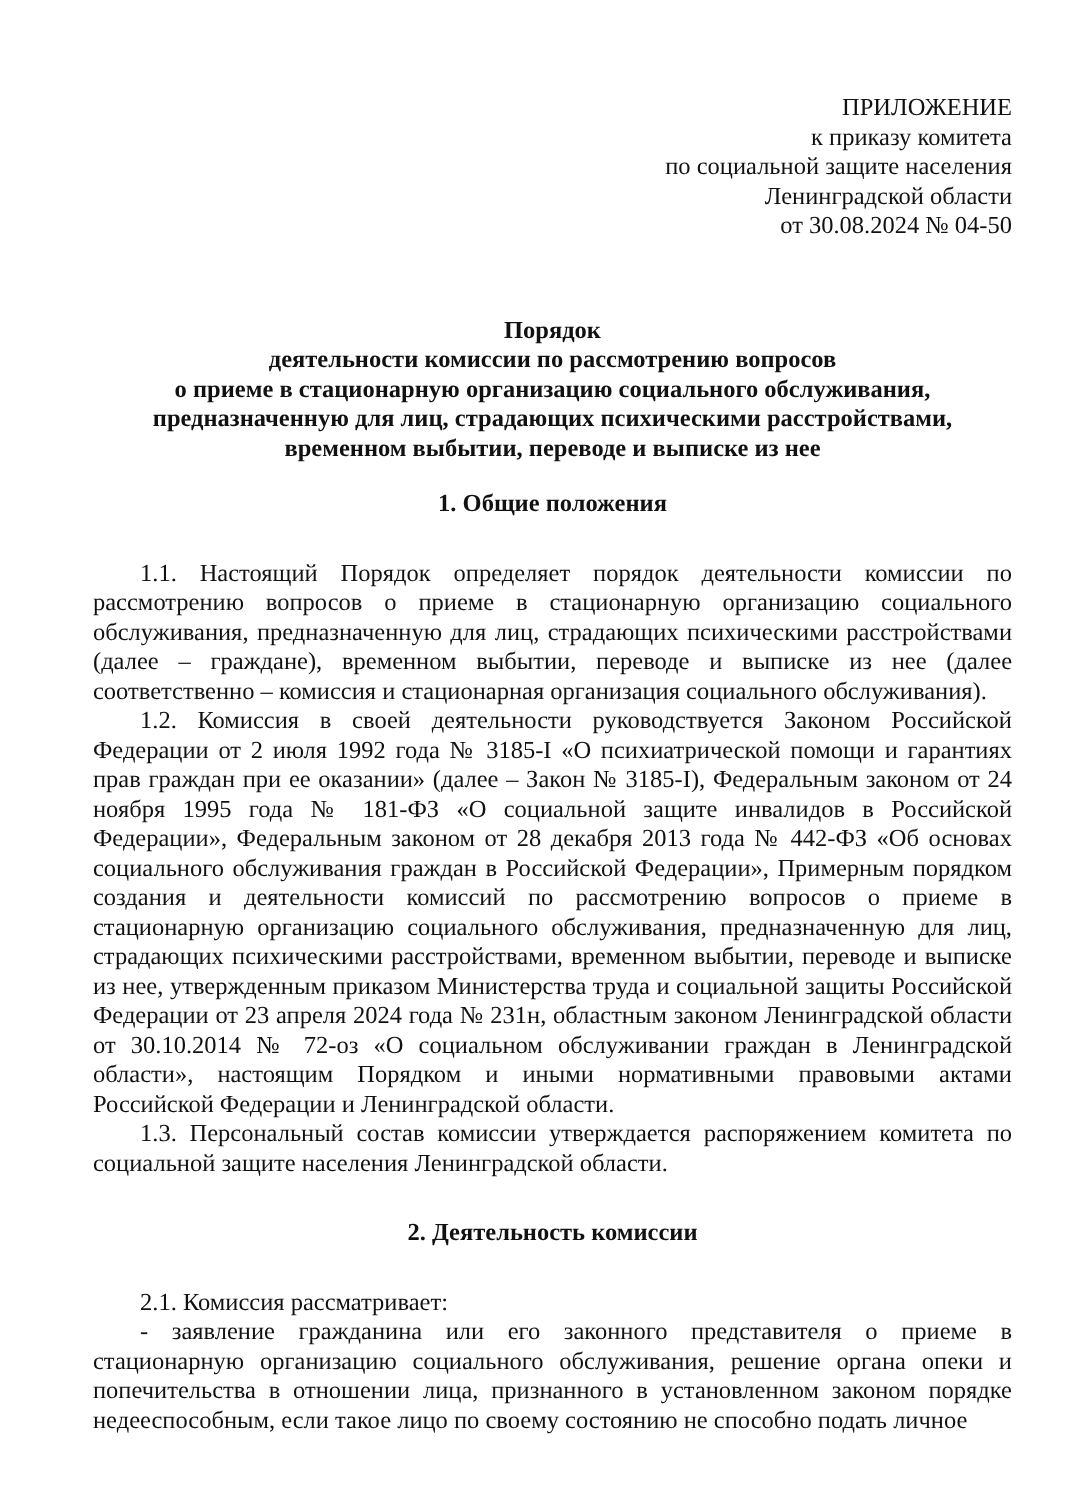ПРИЛОЖЕНИЕ
к приказу комитета
по социальной защите населения
Ленинградской области
от 30.08.2024 № 04-50
Порядок
деятельности комиссии по рассмотрению вопросов
о приеме в стационарную организацию социального обслуживания,
предназначенную для лиц, страдающих психическими расстройствами,
временном выбытии, переводе и выписке из нее
1. Общие положения
1.1. Настоящий Порядок определяет порядок деятельности комиссии по рассмотрению вопросов о приеме в стационарную организацию социального обслуживания, предназначенную для лиц, страдающих психическими расстройствами (далее – граждане), временном выбытии, переводе и выписке из нее (далее соответственно – комиссия и стационарная организация социального обслуживания).
1.2. Комиссия в своей деятельности руководствуется Законом Российской Федерации от 2 июля 1992 года № 3185-I «О психиатрической помощи и гарантиях прав граждан при ее оказании» (далее – Закон № 3185-I), Федеральным законом от 24 ноября 1995 года № 181-ФЗ «О социальной защите инвалидов в Российской Федерации», Федеральным законом от 28 декабря 2013 года № 442-ФЗ «Об основах социального обслуживания граждан в Российской Федерации», Примерным порядком создания и деятельности комиссий по рассмотрению вопросов о приеме в стационарную организацию социального обслуживания, предназначенную для лиц, страдающих психическими расстройствами, временном выбытии, переводе и выписке из нее, утвержденным приказом Министерства труда и социальной защиты Российской Федерации от 23 апреля 2024 года № 231н, областным законом Ленинградской области от 30.10.2014 № 72-оз «О социальном обслуживании граждан в Ленинградской области», настоящим Порядком и иными нормативными правовыми актами Российской Федерации и Ленинградской области.
1.3. Персональный состав комиссии утверждается распоряжением комитета по социальной защите населения Ленинградской области.
2. Деятельность комиссии
2.1. Комиссия рассматривает:
- заявление гражданина или его законного представителя о приеме в стационарную организацию социального обслуживания, решение органа опеки и попечительства в отношении лица, признанного в установленном законом порядке недееспособным, если такое лицо по своему состоянию не способно подать личное